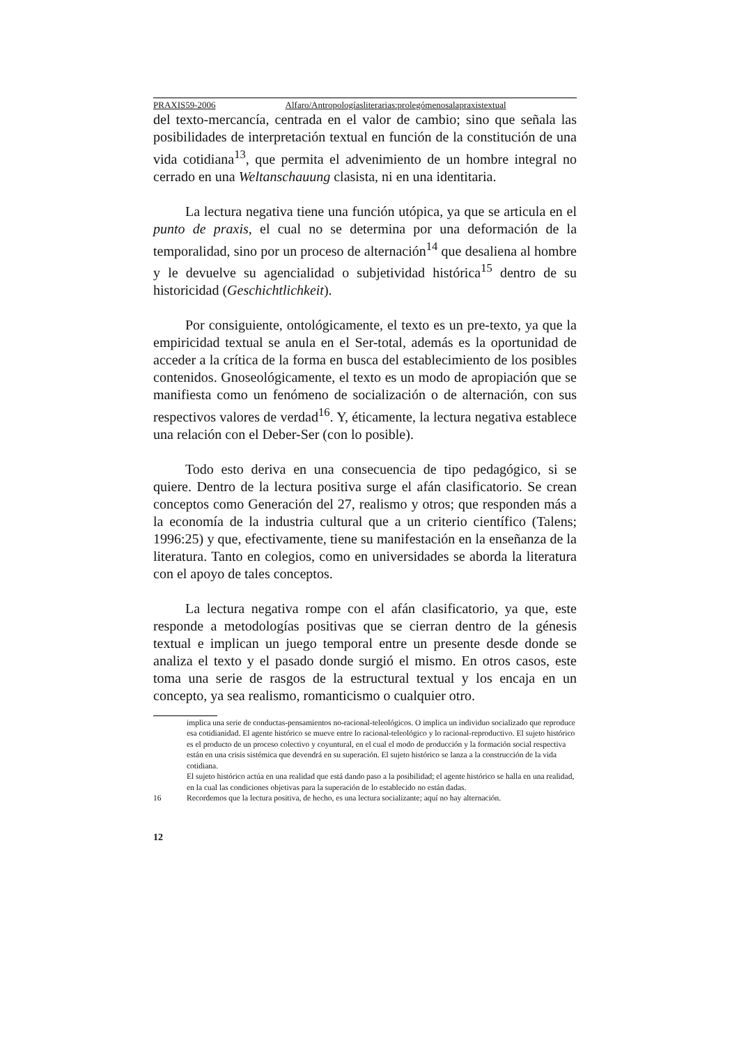PRAXIS59-2006 Alfaro/Antropologíasliterarias:prolegómenosalapraxistextual
del texto-mercancía, centrada en el valor de cambio; sino que señala las posibilidades de interpretación textual en función de la constitución de una vida cotidiana<sup>13</sup>, que permita el advenimiento de un hombre integral no cerrado en una Weltanschauung clasista, ni en una identitaria.
La lectura negativa tiene una función utópica, ya que se articula en el punto de praxis, el cual no se determina por una deformación de la temporalidad, sino por un proceso de alternación<sup>14</sup> que desaliena al hombre y le devuelve su agencialidad o subjetividad histórica<sup>15</sup> dentro de su historicidad (Geschichtlichkeit).
Por consiguiente, ontológicamente, el texto es un pre-texto, ya que la empiricidad textual se anula en el Ser-total, además es la oportunidad de acceder a la crítica de la forma en busca del establecimiento de los posibles contenidos. Gnoseológicamente, el texto es un modo de apropiación que se manifiesta como un fenómeno de socialización o de alternación, con sus respectivos valores de verdad<sup>16</sup>. Y, éticamente, la lectura negativa establece una relación con el Deber-Ser (con lo posible).
Todo esto deriva en una consecuencia de tipo pedagógico, si se quiere. Dentro de la lectura positiva surge el afán clasificatorio. Se crean conceptos como Generación del 27, realismo y otros; que responden más a la economía de la industria cultural que a un criterio científico (Talens; 1996:25) y que, efectivamente, tiene su manifestación en la enseñanza de la literatura. Tanto en colegios, como en universidades se aborda la literatura con el apoyo de tales conceptos.
La lectura negativa rompe con el afán clasificatorio, ya que, este responde a metodologías positivas que se cierran dentro de la génesis textual e implican un juego temporal entre un presente desde donde se analiza el texto y el pasado donde surgió el mismo. En otros casos, este toma una serie de rasgos de la estructural textual y los encaja en un concepto, ya sea realismo, romanticismo o cualquier otro.
implica una serie de conductas-pensamientos no-racional-teleológicos. O implica un individuo socializado que reproduce esa cotidianidad. El agente histórico se mueve entre lo racional-teleológico y lo racional-reproductivo. El sujeto histórico es el producto de un proceso colectivo y coyuntural, en el cual el modo de producción y la formación social respectiva están en una crisis sistémica que devendrá en su superación. El sujeto histórico se lanza a la construcción de la vida cotidiana.
El sujeto histórico actúa en una realidad que está dando paso a la posibilidad; el agente histórico se halla en una realidad, en la cual las condiciones objetivas para la superación de lo establecido no están dadas.
16 Recordemos que la lectura positiva, de hecho, es una lectura socializante; aquí no hay alternación.
12